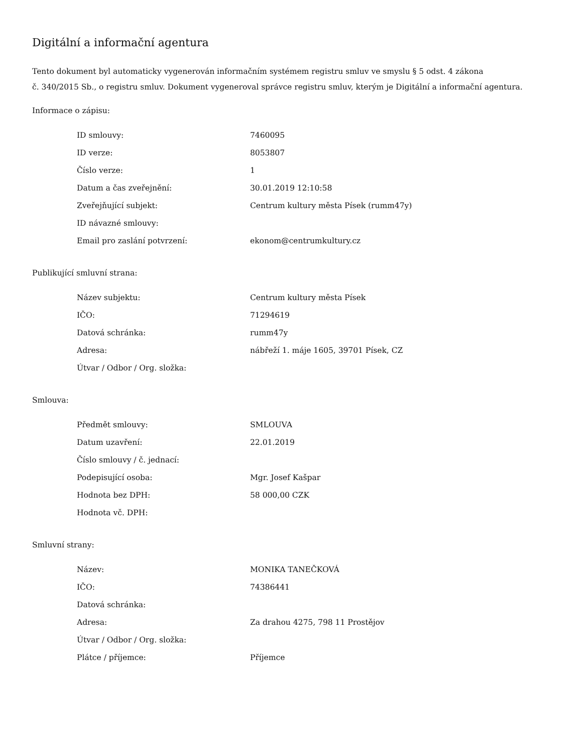Digitální a informační agentura
Tento dokument byl automaticky vygenerován informačním systémem registru smluv ve smyslu § 5 odst. 4 zákona
č. 340/2015 Sb., o registru smluv. Dokument vygeneroval správce registru smluv, kterým je Digitální a informační agentura.
Informace o zápisu:
| ID smlouvy: | 7460095 |
| ID verze: | 8053807 |
| Číslo verze: | 1 |
| Datum a čas zveřejnění: | 30.01.2019 12:10:58 |
| Zveřejňující subjekt: | Centrum kultury města Písek (rumm47y) |
| ID návazné smlouvy: | |
| Email pro zaslání potvrzení: | ekonom@centrumkultury.cz |
Publikující smluvní strana:
| Název subjektu: | Centrum kultury města Písek |
| IČO: | 71294619 |
| Datová schránka: | rumm47y |
| Adresa: | nábřeží 1. máje 1605, 39701 Písek, CZ |
| Útvar / Odbor / Org. složka: | |
Smlouva:
| Předmět smlouvy: | SMLOUVA |
| Datum uzavření: | 22.01.2019 |
| Číslo smlouvy / č. jednací: | |
| Podepisující osoba: | Mgr. Josef Kašpar |
| Hodnota bez DPH: | 58 000,00 CZK |
| Hodnota vč. DPH: | |
Smluvní strany:
| Název: | MONIKA TANEČKOVÁ |
| IČO: | 74386441 |
| Datová schránka: | |
| Adresa: | Za drahou 4275, 798 11 Prostějov |
| Útvar / Odbor / Org. složka: | |
| Plátce / příjemce: | Příjemce |